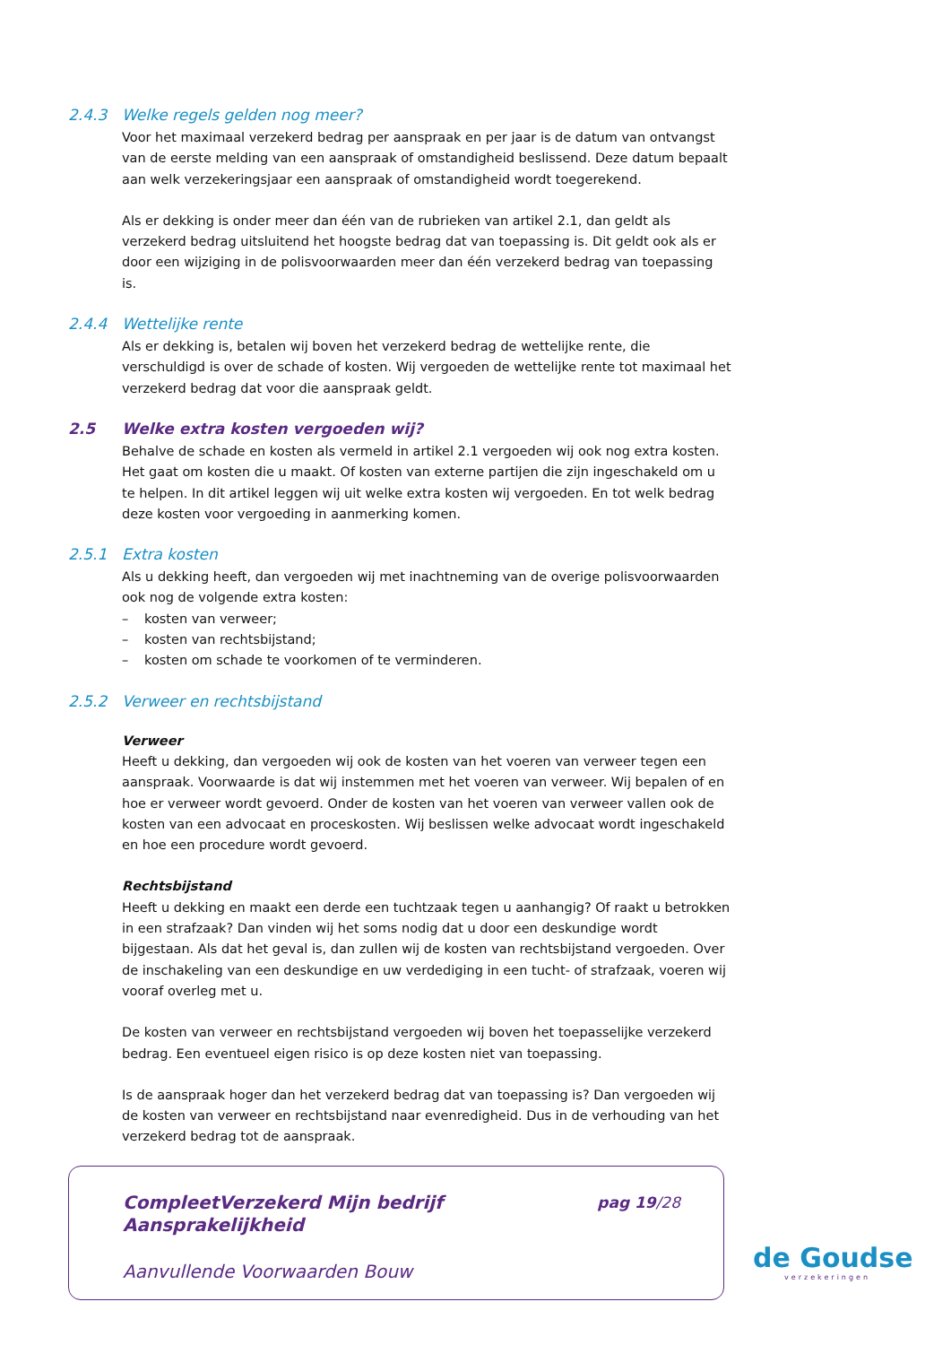2.4.3 Welke regels gelden nog meer?
Voor het maximaal verzekerd bedrag per aanspraak en per jaar is de datum van ontvangst van de eerste melding van een aanspraak of omstandigheid beslissend. Deze datum bepaalt aan welk verzekeringsjaar een aanspraak of omstandigheid wordt toegerekend.
Als er dekking is onder meer dan één van de rubrieken van artikel 2.1, dan geldt als verzekerd bedrag uitsluitend het hoogste bedrag dat van toepassing is. Dit geldt ook als er door een wijziging in de polisvoorwaarden meer dan één verzekerd bedrag van toepassing is.
2.4.4 Wettelijke rente
Als er dekking is, betalen wij boven het verzekerd bedrag de wettelijke rente, die verschuldigd is over de schade of kosten. Wij vergoeden de wettelijke rente tot maximaal het verzekerd bedrag dat voor die aanspraak geldt.
2.5 Welke extra kosten vergoeden wij?
Behalve de schade en kosten als vermeld in artikel 2.1 vergoeden wij ook nog extra kosten. Het gaat om kosten die u maakt. Of kosten van externe partijen die zijn ingeschakeld om u te helpen. In dit artikel leggen wij uit welke extra kosten wij vergoeden. En tot welk bedrag deze kosten voor vergoeding in aanmerking komen.
2.5.1 Extra kosten
Als u dekking heeft, dan vergoeden wij met inachtneming van de overige polisvoorwaarden ook nog de volgende extra kosten:
– kosten van verweer;
– kosten van rechtsbijstand;
– kosten om schade te voorkomen of te verminderen.
2.5.2 Verweer en rechtsbijstand
Verweer
Heeft u dekking, dan vergoeden wij ook de kosten van het voeren van verweer tegen een aanspraak. Voorwaarde is dat wij instemmen met het voeren van verweer. Wij bepalen of en hoe er verweer wordt gevoerd. Onder de kosten van het voeren van verweer vallen ook de kosten van een advocaat en proceskosten. Wij beslissen welke advocaat wordt ingeschakeld en hoe een procedure wordt gevoerd.
Rechtsbijstand
Heeft u dekking en maakt een derde een tuchtzaak tegen u aanhangig? Of raakt u betrokken in een strafzaak? Dan vinden wij het soms nodig dat u door een deskundige wordt bijgestaan. Als dat het geval is, dan zullen wij de kosten van rechtsbijstand vergoeden. Over de inschakeling van een deskundige en uw verdediging in een tucht- of strafzaak, voeren wij vooraf overleg met u.
De kosten van verweer en rechtsbijstand vergoeden wij boven het toepasselijke verzekerd bedrag. Een eventueel eigen risico is op deze kosten niet van toepassing.
Is de aanspraak hoger dan het verzekerd bedrag dat van toepassing is? Dan vergoeden wij de kosten van verweer en rechtsbijstand naar evenredigheid. Dus in de verhouding van het verzekerd bedrag tot de aanspraak.
CompleetVerzekerd Mijn bedrijf
Aansprakelijkheid
pag 19/28
Aanvullende Voorwaarden Bouw
de Goudse
verzekeringen